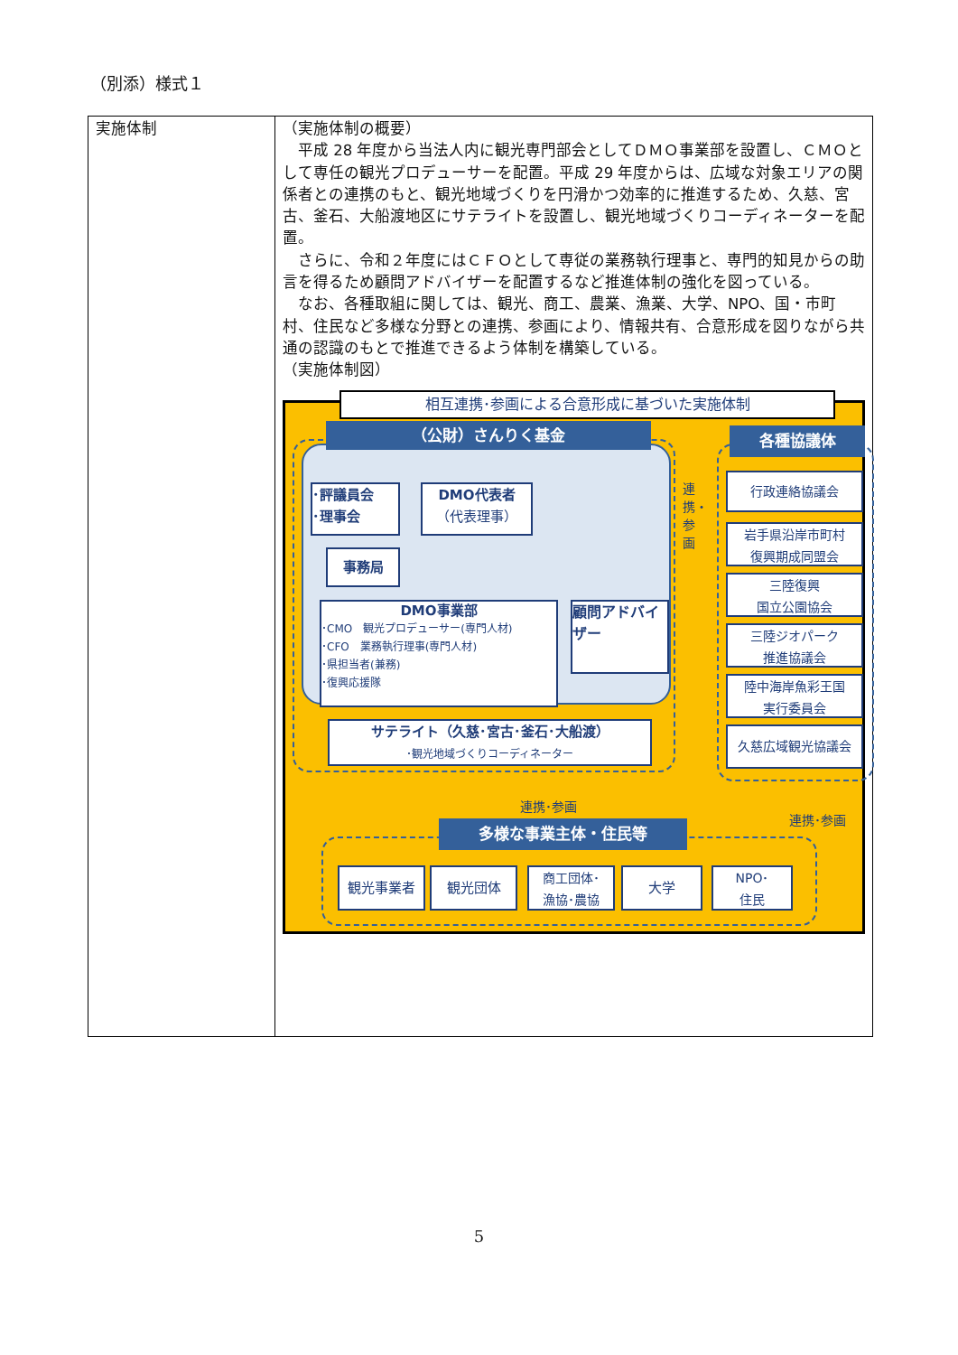（別添）様式１
| 実施体制 | （実施体制の概要） 平成 28 年度から当法人内に観光専門部会としてＤＭＯ事業部を設置し、ＣＭＯとして専任の観光プロデューサーを配置。平成 29 年度からは、広域な対象エリアの関係者との連携のもと、観光地域づくりを円滑かつ効率的に推進するため、久慈、宮古、釜石、大船渡地区にサテライトを設置し、観光地域づくりコーディネーターを配置。 さらに、令和２年度にはＣＦＯとして専従の業務執行理事と、専門的知見からの助言を得るため顧問アドバイザーを配置するなど推進体制の強化を図っている。 なお、各種取組に関しては、観光、商工、農業、漁業、大学、NPO、国・市町村、住民など多様な分野との連携、参画により、情報共有、合意形成を図りながら共通の認識のもとで推進できるよう体制を構築している。 （実施体制図） 相互連携･参画による合意形成に基づいた実施体制 （公財）さんりく基金 ･評議員会 ･理事会 DMO代表者 （代表理事） 事務局 DMO事業部 ･CMO 観光プロデューサー(専門人材) ･CFO 業務執行理事(専門人材) ･県担当者(兼務) ･復興応援隊 顧問アドバイザー サテライト（久慈･宮古･釜石･大船渡） ･観光地域づくりコーディネーター 連携・参画 各種協議体 行政連絡協議会 岩手県沿岸市町村 復興期成同盟会 三陸復興 国立公園協会 三陸ジオパーク 推進協議会 陸中海岸魚彩王国 実行委員会 久慈広域観光協議会 連携･参画 連携･参画 多様な事業主体・住民等 観光事業者 観光団体 商工団体･ 漁協･農協 大学 NPO･ 住民 |
5